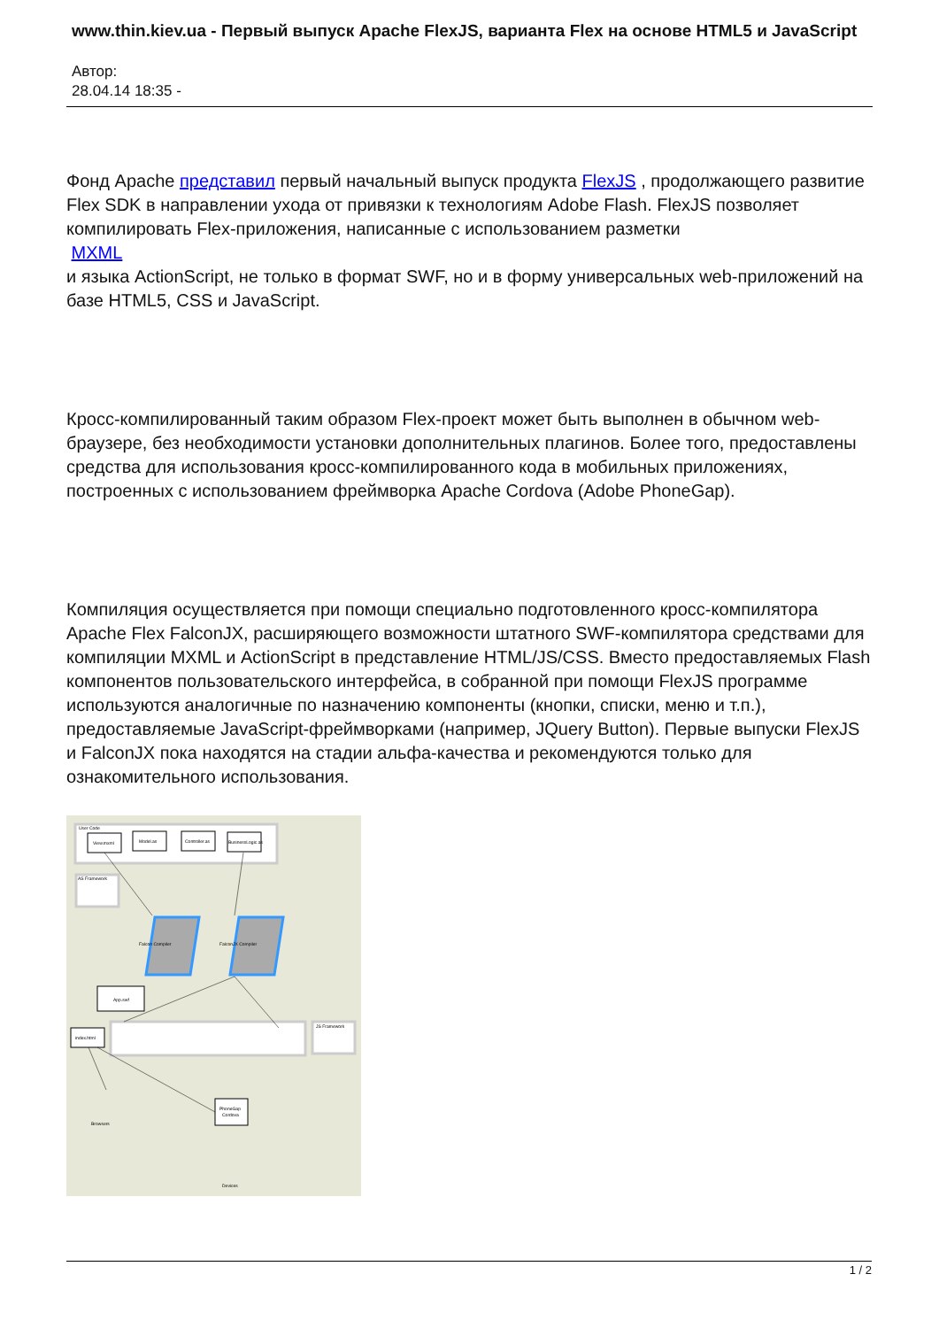www.thin.kiev.ua - Первый выпуск Apache FlexJS, варианта Flex на основе HTML5 и JavaScript
Автор:
28.04.14 18:35 -
Фонд Apache представил первый начальный выпуск продукта FlexJS , продолжающего развитие Flex SDK в направлении ухода от привязки к технологиям Adobe Flash. FlexJS позволяет компилировать Flex-приложения, написанные с использованием разметки
MXML
и языка ActionScript, не только в формат SWF, но и в форму универсальных web-приложений на базе HTML5, CSS и JavaScript.
Кросс-компилированный таким образом Flex-проект может быть выполнен в обычном web-браузере, без необходимости установки дополнительных плагинов. Более того, предоставлены средства для использования кросс-компилированного кода в мобильных приложениях, построенных с использованием фреймворка Apache Cordova (Adobe PhoneGap).
Компиляция осуществляется при помощи специально подготовленного кросс-компилятора Apache Flex FalconJX, расширяющего возможности штатного SWF-компилятора средствами для компиляции MXML и ActionScript в представление HTML/JS/CSS. Вместо предоставляемых Flash компонентов пользовательского интерфейса, в собранной при помощи FlexJS программе используются аналогичные по назначению компоненты (кнопки, списки, меню и т.п.), предоставляемые JavaScript-фреймворками (например, JQuery Button). Первые выпуски FlexJS и FalconJX пока находятся на стадии альфа-качества и рекомендуются только для ознакомительного использования.
User Code
View.mxml
Model.as
Controller.as
BusinessLogic.as
AS Framework
Falcon Compiler
FalconJX Compiler
App.swf
index.html
JS Framework
PhoneGap
Cordova
Browsers
Devices
1 / 2